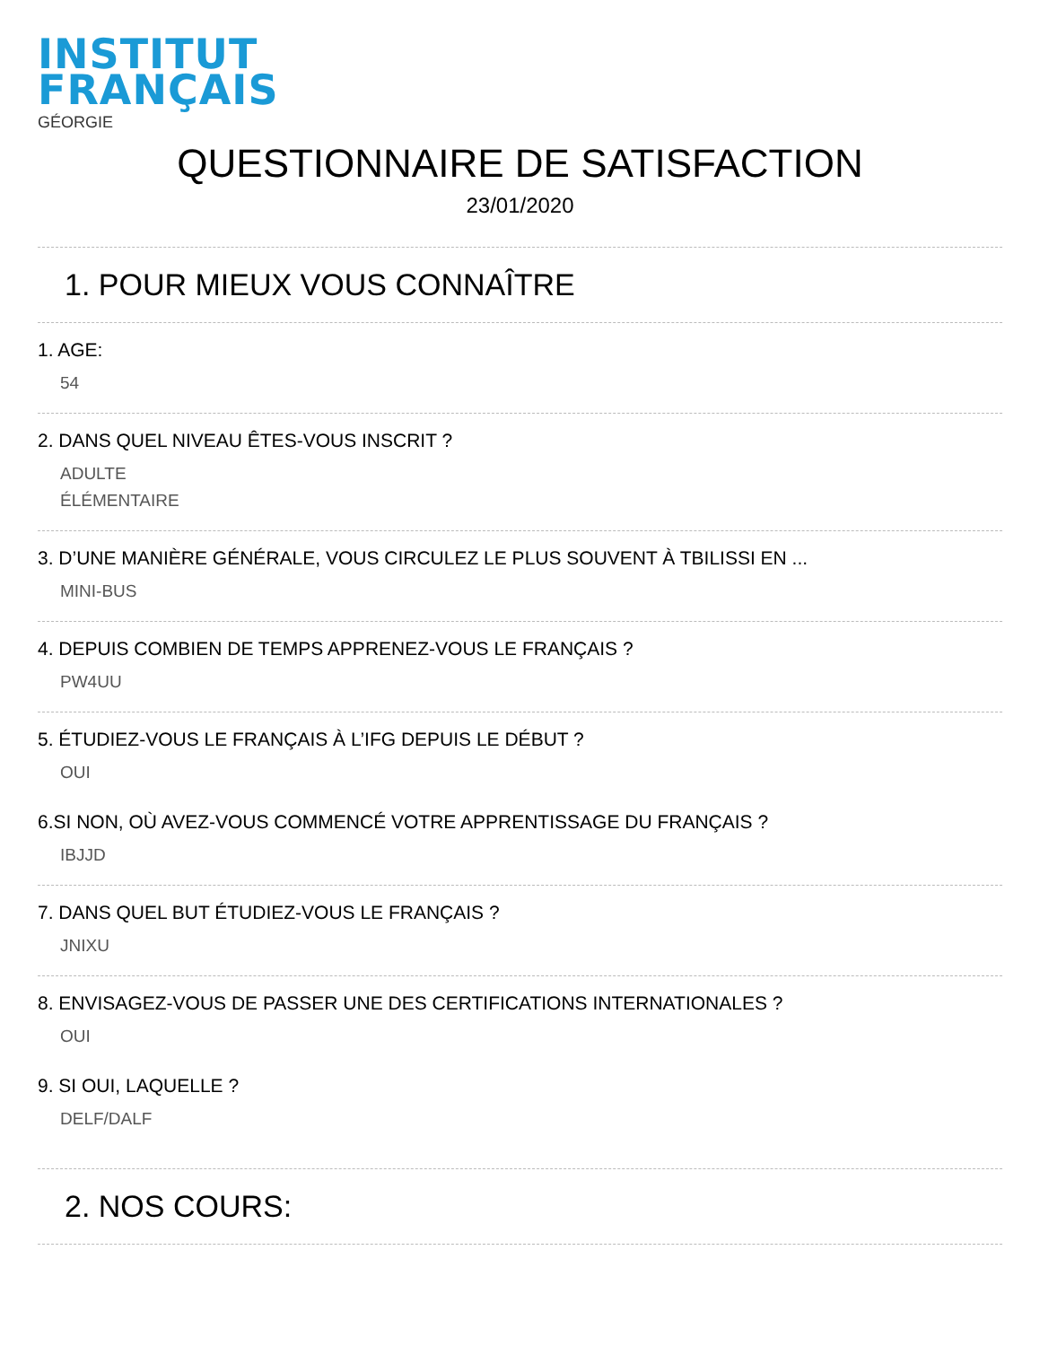INSTITUT
FRANÇAIS
GÉORGIE
QUESTIONNAIRE DE SATISFACTION
23/01/2020
1. POUR MIEUX VOUS CONNAÎTRE
1. AGE:
54
2. DANS QUEL NIVEAU ÊTES-VOUS INSCRIT ?
ADULTE
ÉLÉMENTAIRE
3. D’UNE MANIÈRE GÉNÉRALE, VOUS CIRCULEZ LE PLUS SOUVENT À TBILISSI EN ...
MINI-BUS
4. DEPUIS COMBIEN DE TEMPS APPRENEZ-VOUS LE FRANÇAIS ?
PW4UU
5. ÉTUDIEZ-VOUS LE FRANÇAIS À L’IFG DEPUIS LE DÉBUT ?
OUI
6.SI NON, OÙ AVEZ-VOUS COMMENCÉ VOTRE APPRENTISSAGE DU FRANÇAIS ?
IBJJD
7. DANS QUEL BUT ÉTUDIEZ-VOUS LE FRANÇAIS ?
JNIXU
8. ENVISAGEZ-VOUS DE PASSER UNE DES CERTIFICATIONS INTERNATIONALES ?
OUI
9. SI OUI, LAQUELLE ?
DELF/DALF
2. NOS COURS: